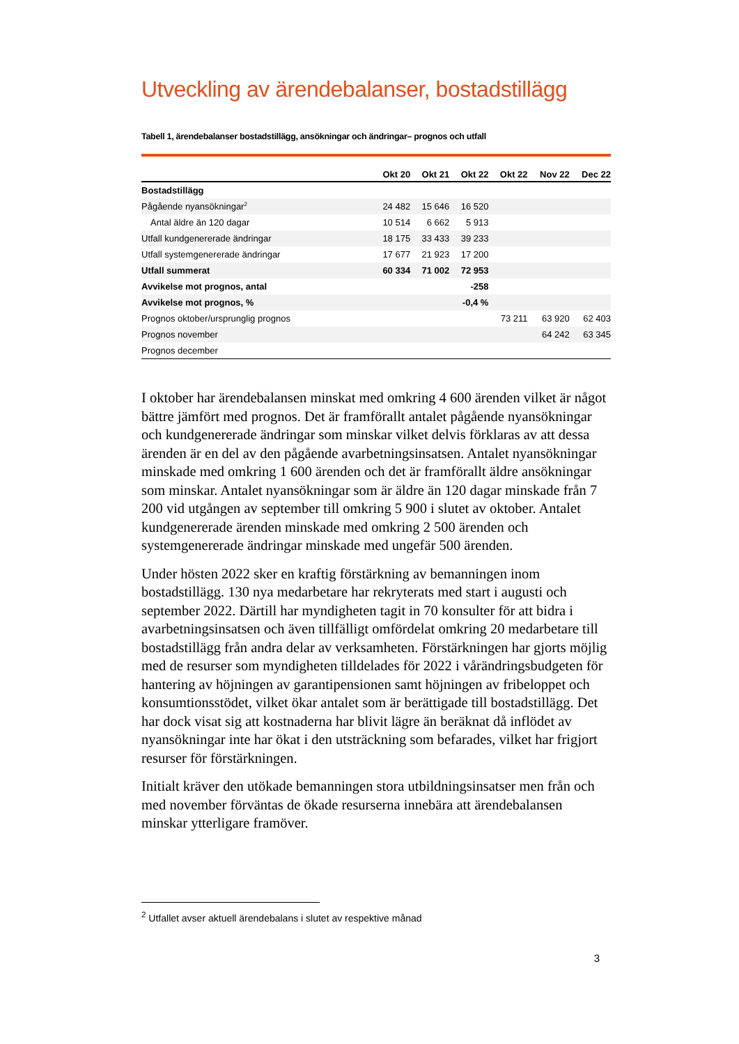Utveckling av ärendebalanser, bostadstillägg
Tabell 1, ärendebalanser bostadstillägg, ansökningar och ändringar– prognos och utfall
| | Okt 20 | Okt 21 | Okt 22 | Okt 22 | Nov 22 | Dec 22 |
| --- | --- | --- | --- | --- | --- | --- |
| Bostadstillägg | | | | | | |
| Pågående nyansökningar<sup>2</sup> | 24 482 | 15 646 | 16 520 | | | |
| Antal äldre än 120 dagar | 10 514 | 6 662 | 5 913 | | | |
| Utfall kundgenererade ändringar | 18 175 | 33 433 | 39 233 | | | |
| Utfall systemgenererade ändringar | 17 677 | 21 923 | 17 200 | | | |
| Utfall summerat | 60 334 | 71 002 | 72 953 | | | |
| Avvikelse mot prognos, antal | | | -258 | | | |
| Avvikelse mot prognos, % | | | -0,4 % | | | |
| Prognos oktober/ursprunglig prognos | | | | 73 211 | 63 920 | 62 403 |
| Prognos november | | | | | 64 242 | 63 345 |
| Prognos december | | | | | | |
I oktober har ärendebalansen minskat med omkring 4 600 ärenden vilket är något bättre jämfört med prognos. Det är framförallt antalet pågående nyansökningar och kundgenererade ändringar som minskar vilket delvis förklaras av att dessa ärenden är en del av den pågående avarbetningsinsatsen. Antalet nyansökningar minskade med omkring 1 600 ärenden och det är framförallt äldre ansökningar som minskar. Antalet nyansökningar som är äldre än 120 dagar minskade från 7 200 vid utgången av september till omkring 5 900 i slutet av oktober. Antalet kundgenererade ärenden minskade med omkring 2 500 ärenden och systemgenererade ändringar minskade med ungefär 500 ärenden.
Under hösten 2022 sker en kraftig förstärkning av bemanningen inom bostadstillägg. 130 nya medarbetare har rekryterats med start i augusti och september 2022. Därtill har myndigheten tagit in 70 konsulter för att bidra i avarbetningsinsatsen och även tillfälligt omfördelat omkring 20 medarbetare till bostadstillägg från andra delar av verksamheten. Förstärkningen har gjorts möjlig med de resurser som myndigheten tilldelades för 2022 i vårändringsbudgeten för hantering av höjningen av garantipensionen samt höjningen av fribeloppet och konsumtionsstödet, vilket ökar antalet som är berättigade till bostadstillägg. Det har dock visat sig att kostnaderna har blivit lägre än beräknat då inflödet av nyansökningar inte har ökat i den utsträckning som befarades, vilket har frigjort resurser för förstärkningen.
Initialt kräver den utökade bemanningen stora utbildningsinsatser men från och med november förväntas de ökade resurserna innebära att ärendebalansen minskar ytterligare framöver.
<sup>2</sup> Utfallet avser aktuell ärendebalans i slutet av respektive månad
3